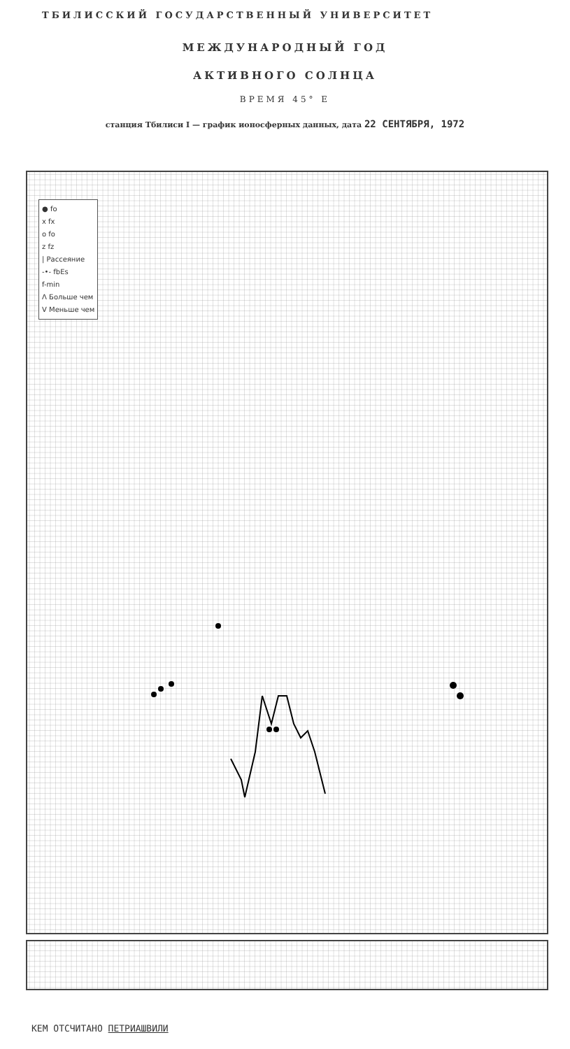ТБИЛИССКИЙ ГОСУДАРСТВЕННЫЙ УНИВЕРСИТЕТ
МЕЖДУНАРОДНЫЙ ГОД
АКТИВНОГО СОЛНЦА
ВРЕМЯ 45° Е
станция Тбилиси I — график ионосферных данных, дата 22 СЕНТЯБРЯ, 1972
● fo
x fx
o fo
z fz
| Рассеяние
-•- fbEs
f-min
Λ Больше чем
V Меньше чем
КЕМ ОТСЧИТАНО ПЕТРИАШВИЛИ